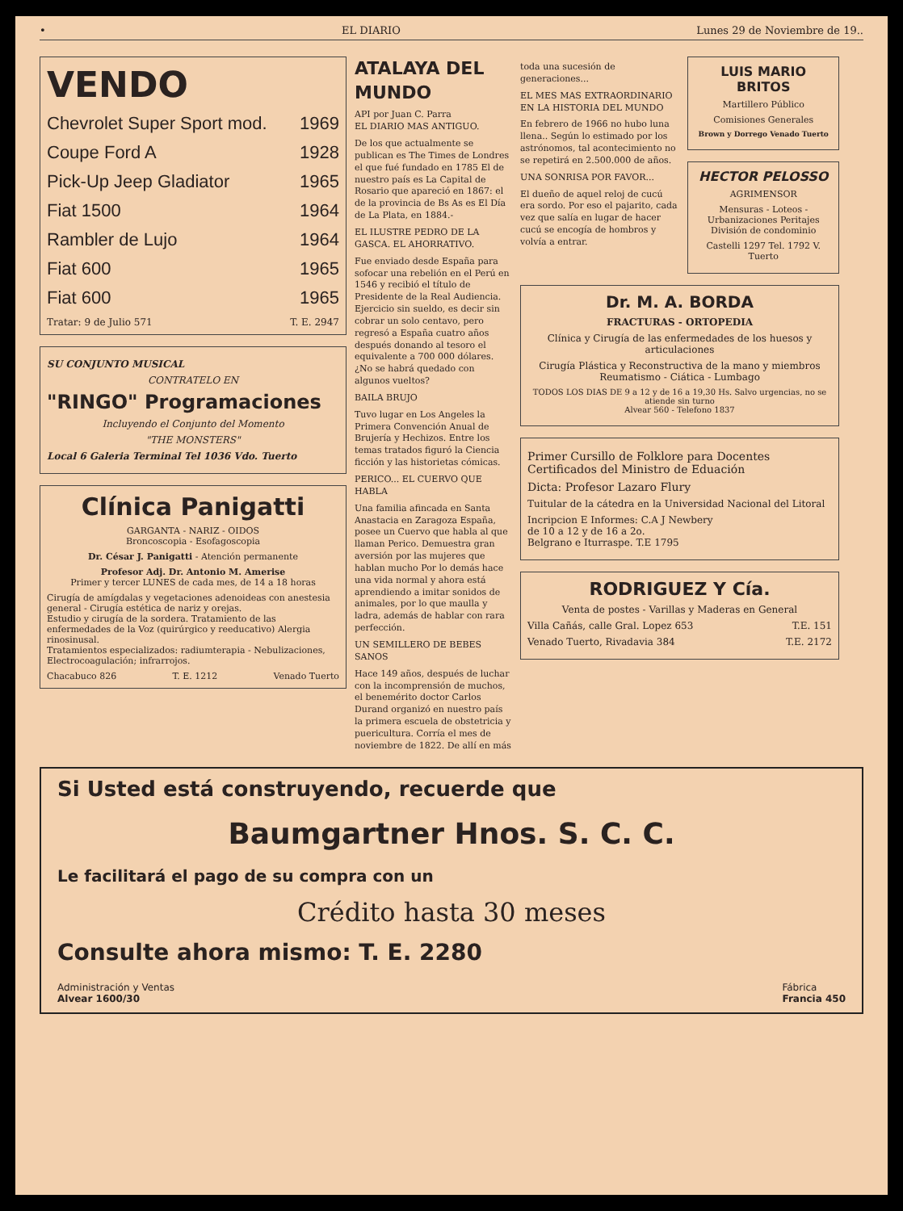• EL DIARIO Lunes 29 de Noviembre de 19..
VENDO
Chevrolet Super Sport mod. 1969
Coupe Ford A 1928
Pick-Up Jeep Gladiator 1965
Fiat 1500 1964
Rambler de Lujo 1964
Fiat 600 1965
Fiat 600 1965
Tratar: 9 de Julio 571 T. E. 2947
SU CONJUNTO MUSICAL
CONTRATELO EN
"RINGO" Programaciones
Incluyendo el Conjunto del Momento
"THE MONSTERS"
Local 6 Galeria Terminal Tel 1036 Vdo. Tuerto
Clínica Panigatti
GARGANTA - NARIZ - OIDOS
Broncoscopia - Esofagoscopia
Dr. César J. Panigatti - Atención permanente
Profesor Adj. Dr. Antonio M. Amerise
Primer y tercer LUNES de cada mes, de 14 a 18 horas
Cirugía de amígdalas y vegetaciones adenoideas con anestesia general - Cirugía estética de nariz y orejas.
Estudio y cirugía de la sordera. Tratamiento de las enfermedades de la Voz (quirúrgico y reeducativo) Alergia rinosinusal.
Tratamientos especializados: radiumterapia - Nebulizaciones, Electrocoagulación; infrarrojos.
Chacabuco 826 T. E. 1212 Venado Tuerto
ATALAYA DEL MUNDO
API por Juan C. Parra
EL DIARIO MAS ANTIGUO.
De los que actualmente se publican es The Times de Londres el que fué fundado en 1785 El de nuestro país es La Capital de Rosario que apareció en 1867: el de la provincia de Bs As es El Día de La Plata, en 1884.-
EL ILUSTRE PEDRO DE LA GASCA. EL AHORRATIVO.
Fue enviado desde España para sofocar una rebelión en el Perú en 1546 y recibió el título de Presidente de la Real Audiencia. Ejercicio sin sueldo, es decir sin cobrar un solo centavo, pero regresó a España cuatro años después donando al tesoro el equivalente a 700 000 dólares. ¿No se habrá quedado con algunos vueltos?
BAILA BRUJO
Tuvo lugar en Los Angeles la Primera Convención Anual de Brujería y Hechizos. Entre los temas tratados figuró la Ciencia ficción y las historietas cómicas.
PERICO... EL CUERVO QUE HABLA
Una familia afincada en Santa Anastacia en Zaragoza España, posee un Cuervo que habla al que llaman Perico. Demuestra gran aversión por las mujeres que hablan mucho Por lo demás hace una vida normal y ahora está aprendiendo a imitar sonidos de animales, por lo que maulla y ladra, además de hablar con rara perfección.
UN SEMILLERO DE BEBES SANOS
Hace 149 años, después de luchar con la incomprensión de muchos, el benemérito doctor Carlos Durand organizó en nuestro país la primera escuela de obstetricia y puericultura. Corría el mes de noviembre de 1822. De allí en más
toda una sucesión de generaciones...
EL MES MAS EXTRAORDINARIO EN LA HISTORIA DEL MUNDO
En febrero de 1966 no hubo luna llena.. Según lo estimado por los astrónomos, tal acontecimiento no se repetirá en 2.500.000 de años.
UNA SONRISA POR FAVOR...
El dueño de aquel reloj de cucú era sordo. Por eso el pajarito, cada vez que salía en lugar de hacer cucú se encogía de hombros y volvía a entrar.
LUIS MARIO BRITOS
Martillero Público
Comisiones Generales
Brown y Dorrego Venado Tuerto
HECTOR PELOSSO
AGRIMENSOR
Mensuras - Loteos - Urbanizaciones Peritajes División de condominio
Castelli 1297 Tel. 1792 V. Tuerto
Dr. M. A. BORDA
FRACTURAS - ORTOPEDIA
Clínica y Cirugía de las enfermedades de los huesos y articulaciones
Cirugía Plástica y Reconstructiva de la mano y miembros
Reumatismo - Ciática - Lumbago
TODOS LOS DIAS DE 9 a 12 y de 16 a 19,30 Hs. Salvo urgencias, no se atiende sin turno
Alvear 560 - Telefono 1837
Primer Cursillo de Folklore para Docentes Certificados del Ministro de Eduación
Dicta: Profesor Lazaro Flury
Tuitular de la cátedra en la Universidad Nacional del Litoral
Incripcion E Informes: C.A J Newbery
de 10 a 12 y de 16 a 2o.
Belgrano e Iturraspe. T.E 1795
RODRIGUEZ Y Cía.
Venta de postes - Varillas y Maderas en General
Villa Cañás, calle Gral. Lopez 653 T.E. 151
Venado Tuerto, Rivadavia 384 T.E. 2172
Si Usted está construyendo, recuerde que
Baumgartner Hnos. S. C. C.
Le facilitará el pago de su compra con un
Crédito hasta 30 meses
Consulte ahora mismo: T. E. 2280
Administración y Ventas
Alvear 1600/30 Fábrica
Francia 450